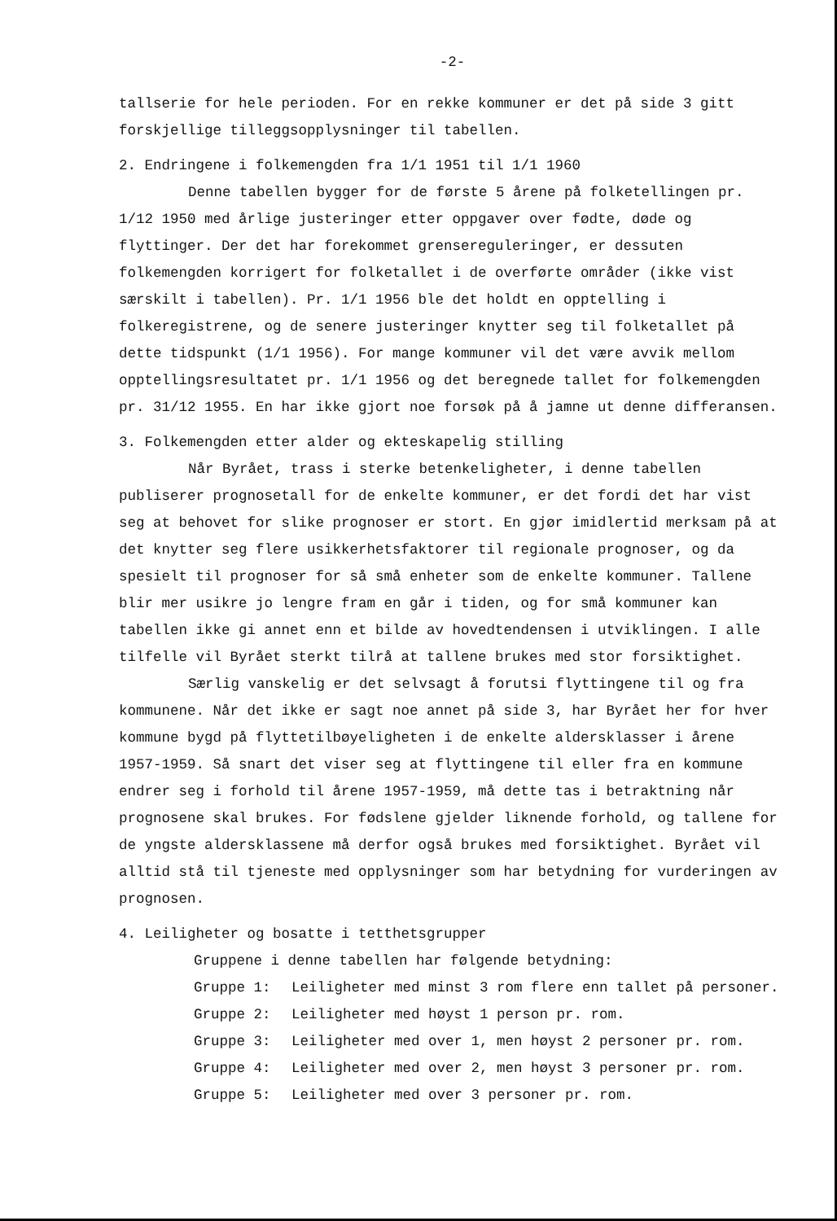-2-
tallserie for hele perioden. For en rekke kommuner er det på side 3 gitt forskjellige tilleggsopplysninger til tabellen.
2. Endringene i folkemengden fra 1/1 1951 til 1/1 1960
Denne tabellen bygger for de første 5 årene på folketellingen pr. 1/12 1950 med årlige justeringer etter oppgaver over fødte, døde og flyttinger. Der det har forekommet grensereguleringer, er dessuten folkemengden korrigert for folketallet i de overførte områder (ikke vist særskilt i tabellen). Pr. 1/1 1956 ble det holdt en opptelling i folkeregistrene, og de senere justeringer knytter seg til folketallet på dette tidspunkt (1/1 1956). For mange kommuner vil det være avvik mellom opptellingsresultatet pr. 1/1 1956 og det beregnede tallet for folkemengden pr. 31/12 1955. En har ikke gjort noe forsøk på å jamne ut denne differansen.
3. Folkemengden etter alder og ekteskapelig stilling
Når Byrået, trass i sterke betenkeligheter, i denne tabellen publiserer prognosetall for de enkelte kommuner, er det fordi det har vist seg at behovet for slike prognoser er stort. En gjør imidlertid merksam på at det knytter seg flere usikkerhetsfaktorer til regionale prognoser, og da spesielt til prognoser for så små enheter som de enkelte kommuner. Tallene blir mer usikre jo lengre fram en går i tiden, og for små kommuner kan tabellen ikke gi annet enn et bilde av hovedtendensen i utviklingen. I alle tilfelle vil Byrået sterkt tilrå at tallene brukes med stor forsiktighet.
Særlig vanskelig er det selvsagt å forutsi flyttingene til og fra kommunene. Når det ikke er sagt noe annet på side 3, har Byrået her for hver kommune bygd på flyttetilbøyeligheten i de enkelte aldersklasser i årene 1957-1959. Så snart det viser seg at flyttingene til eller fra en kommune endrer seg i forhold til årene 1957-1959, må dette tas i betraktning når prognosene skal brukes. For fødslene gjelder liknende forhold, og tallene for de yngste aldersklassene må derfor også brukes med forsiktighet. Byrået vil alltid stå til tjeneste med opplysninger som har betydning for vurderingen av prognosen.
4. Leiligheter og bosatte i tetthetsgrupper
Gruppene i denne tabellen har følgende betydning:
Gruppe 1: Leiligheter med minst 3 rom flere enn tallet på personer.
Gruppe 2: Leiligheter med høyst 1 person pr. rom.
Gruppe 3: Leiligheter med over 1, men høyst 2 personer pr. rom.
Gruppe 4: Leiligheter med over 2, men høyst 3 personer pr. rom.
Gruppe 5: Leiligheter med over 3 personer pr. rom.